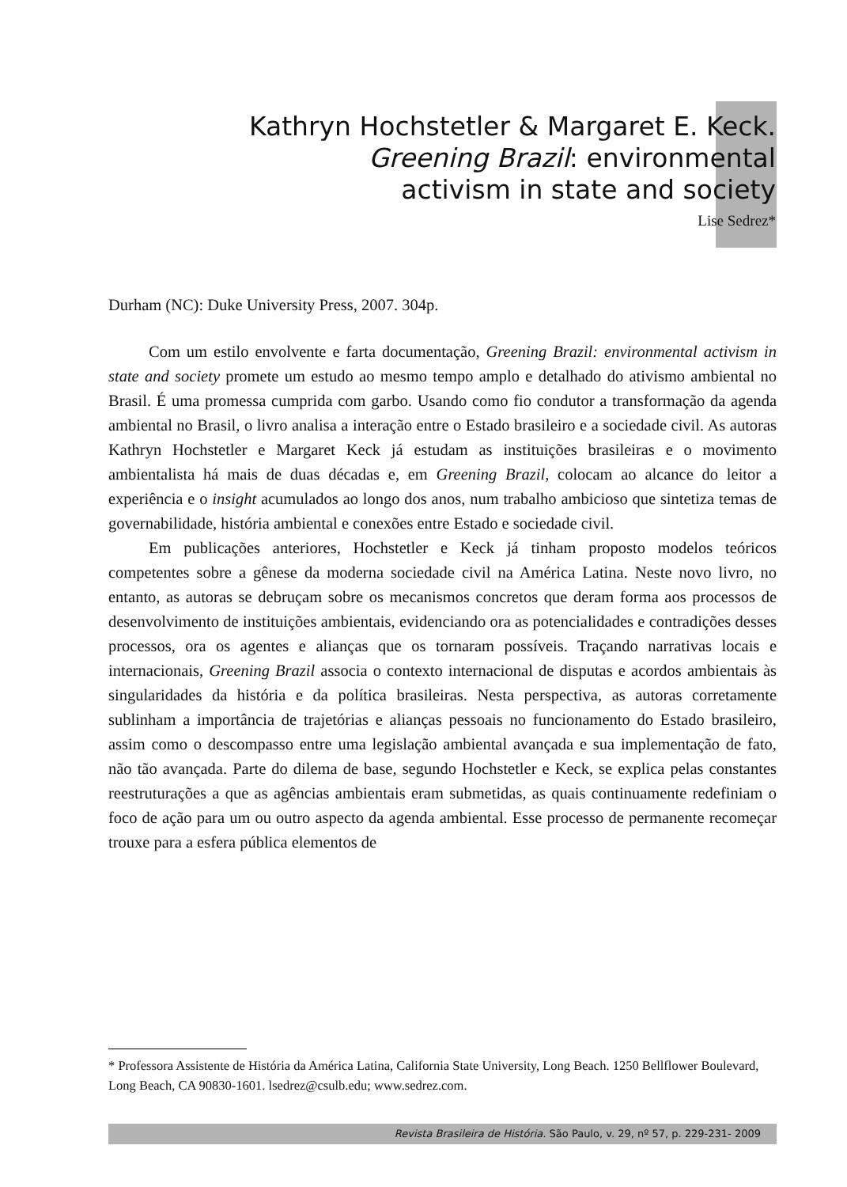Kathryn Hochstetler & Margaret E. Keck.
Greening Brazil: environmental
activism in state and society
Lise Sedrez*
Durham (NC): Duke University Press, 2007. 304p.
Com um estilo envolvente e farta documentação, Greening Brazil: environmental activism in state and society promete um estudo ao mesmo tempo amplo e detalhado do ativismo ambiental no Brasil. É uma promessa cumprida com garbo. Usando como fio condutor a transformação da agenda ambiental no Brasil, o livro analisa a interação entre o Estado brasileiro e a sociedade civil. As autoras Kathryn Hochstetler e Margaret Keck já estudam as instituições brasileiras e o movimento ambientalista há mais de duas décadas e, em Greening Brazil, colocam ao alcance do leitor a experiência e o insight acumulados ao longo dos anos, num trabalho ambicioso que sintetiza temas de governabilidade, história ambiental e conexões entre Estado e sociedade civil.
Em publicações anteriores, Hochstetler e Keck já tinham proposto modelos teóricos competentes sobre a gênese da moderna sociedade civil na América Latina. Neste novo livro, no entanto, as autoras se debruçam sobre os mecanismos concretos que deram forma aos processos de desenvolvimento de instituições ambientais, evidenciando ora as potencialidades e contradições desses processos, ora os agentes e alianças que os tornaram possíveis. Traçando narrativas locais e internacionais, Greening Brazil associa o contexto internacional de disputas e acordos ambientais às singularidades da história e da política brasileiras. Nesta perspectiva, as autoras corretamente sublinham a importância de trajetórias e alianças pessoais no funcionamento do Estado brasileiro, assim como o descompasso entre uma legislação ambiental avançada e sua implementação de fato, não tão avançada. Parte do dilema de base, segundo Hochstetler e Keck, se explica pelas constantes reestruturações a que as agências ambientais eram submetidas, as quais continuamente redefiniam o foco de ação para um ou outro aspecto da agenda ambiental. Esse processo de permanente recomeçar trouxe para a esfera pública elementos de
* Professora Assistente de História da América Latina, California State University, Long Beach. 1250 Bellflower Boulevard, Long Beach, CA 90830-1601. lsedrez@csulb.edu; www.sedrez.com.
Revista Brasileira de História. São Paulo, v. 29, nº 57, p. 229-231- 2009